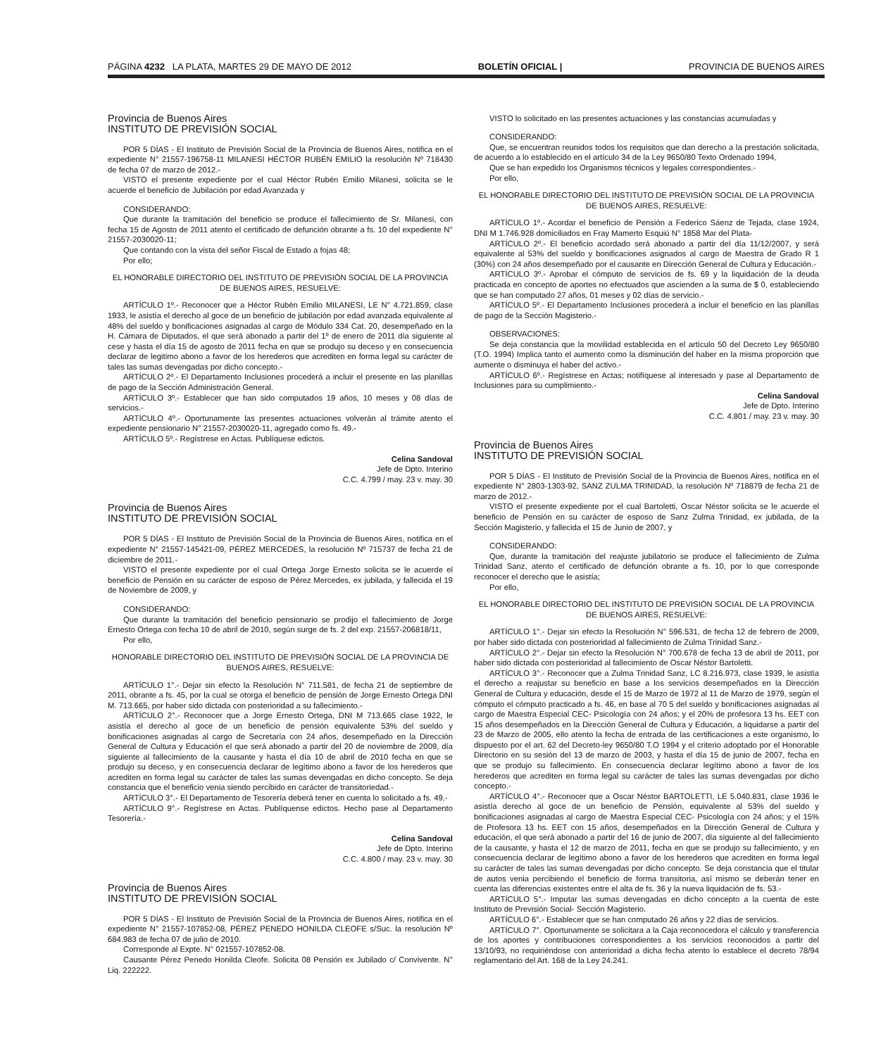PÁGINA 4232 LA PLATA, MARTES 29 DE MAYO DE 2012 BOLETÍN OFICIAL | PROVINCIA DE BUENOS AIRES
Provincia de Buenos Aires
INSTITUTO DE PREVISIÓN SOCIAL
POR 5 DÍAS - El Instituto de Previsión Social de la Provincia de Buenos Aires, notifica en el expediente N° 21557-196758-11 MILANESI HÉCTOR RUBÉN EMILIO la resolución Nº 718430 de fecha 07 de marzo de 2012.-
VISTO el presente expediente por el cual Héctor Rubén Emilio Milanesi, solicita se le acuerde el beneficio de Jubilación por edad Avanzada y
CONSIDERANDO:
Que durante la tramitación del beneficio se produce el fallecimiento de Sr. Milanesi, con fecha 15 de Agosto de 2011 atento el certificado de defunción obrante a fs. 10 del expediente N° 21557-2030020-11;
Que contando con la vista del señor Fiscal de Estado a fojas 48;
Por ello;
EL HONORABLE DIRECTORIO DEL INSTITUTO DE PREVISIÓN SOCIAL DE LA PROVINCIA DE BUENOS AIRES, RESUELVE:
ARTÍCULO 1º.- Reconocer que a Héctor Rubén Emilio MILANESI, LE N° 4.721.859, clase 1933, le asistía el derecho al goce de un beneficio de jubilación por edad avanzada equivalente al 48% del sueldo y bonificaciones asignadas al cargo de Módulo 334 Cat. 20, desempeñado en la H. Cámara de Diputados, el que será abonado a partir del 1º de enero de 2011 día siguiente al cese y hasta el día 15 de agosto de 2011 fecha en que se produjo su deceso y en consecuencia declarar de legitimo abono a favor de los herederos que acrediten en forma legal su carácter de tales las sumas devengadas por dicho concepto.-
ARTÍCULO 2º.- El Departamento Inclusiones procederá a incluir el presente en las planillas de pago de la Sección Administración General.
ARTÍCULO 3º.- Establecer que han sido computados 19 años, 10 meses y 08 días de servicios.-
ARTÍCULO 4º.- Oportunamente las presentes actuaciones volverán al trámite atento el expediente pensionario N° 21557-2030020-11, agregado como fs. 49.-
ARTÍCULO 5º.- Regístrese en Actas. Publíquese edictos.
Celina Sandoval
Jefe de Dpto. Interino
C.C. 4.799 / may. 23 v. may. 30
Provincia de Buenos Aires
INSTITUTO DE PREVISIÓN SOCIAL
POR 5 DÍAS - El Instituto de Previsión Social de la Provincia de Buenos Aires, notifica en el expediente N° 21557-145421-09, PÉREZ MERCEDES, la resolución Nº 715737 de fecha 21 de diciembre de 2011.-
VISTO el presente expediente por el cual Ortega Jorge Ernesto solicita se le acuerde el beneficio de Pensión en su carácter de esposo de Pérez Mercedes, ex jubilada, y fallecida el 19 de Noviembre de 2009, y
CONSIDERANDO:
Que durante la tramitación del beneficio pensionario se prodijo el fallecimiento de Jorge Ernesto Ortega con fecha 10 de abril de 2010, según surge de fs. 2 del exp. 21557-206818/11,
Por ello,
HONORABLE DIRECTORIO DEL INSTITUTO DE PREVISIÓN SOCIAL DE LA PROVINCIA DE BUENOS AIRES, RESUELVE:
ARTÍCULO 1°.- Dejar sin efecto la Resolución N° 711.581, de fecha 21 de septiembre de 2011, obrante a fs. 45, por la cual se otorga el beneficio de pensión de Jorge Ernesto Ortega DNI M. 713.665, por haber sido dictada con posterioridad a su fallecimiento.-
ARTÍCULO 2°.- Reconocer que a Jorge Ernesto Ortega, DNI M 713.665 clase 1922, le asistía el derecho al goce de un beneficio de pensión equivalente 53% del sueldo y bonificaciones asignadas al cargo de Secretaría con 24 años, desempeñado en la Dirección General de Cultura y Educación el que será abonado a partir del 20 de noviembre de 2009, día siguiente al fallecimiento de la causante y hasta el día 10 de abril de 2010 fecha en que se produjo su deceso, y en consecuencia declarar de legítimo abono a favor de los herederos que acrediten en forma legal su carácter de tales las sumas devengadas en dicho concepto. Se deja constancia que el beneficio venia siendo percibido en carácter de transitoriedad.-
ARTÍCULO 3°.- El Departamento de Tesorería deberá tener en cuenta lo solicitado a fs. 49.-
ARTÍCULO 9°.- Regístrese en Actas. Publíquense edictos. Hecho pase al Departamento Tesorería.-
Celina Sandoval
Jefe de Dpto. Interino
C.C. 4.800 / may. 23 v. may. 30
Provincia de Buenos Aires
INSTITUTO DE PREVISIÓN SOCIAL
POR 5 DÍAS - El Instituto de Previsión Social de la Provincia de Buenos Aires, notifica en el expediente N° 21557-107852-08, PÉREZ PENEDO HONILDA CLEOFE s/Suc. la resolución Nº 684.983 de fecha 07 de julio de 2010.
Corresponde al Expte. N° 021557-107852-08.
Causante Pérez Penedo Honilda Cleofe. Solicita 08 Pensión ex Jubilado c/ Convivente. N° Liq. 222222.
VISTO lo solicitado en las presentes actuaciones y las constancias acumuladas y
CONSIDERANDO:
Que, se encuentran reunidos todos los requisitos que dan derecho a la prestación solicitada, de acuerdo a lo establecido en el artículo 34 de la Ley 9650/80 Texto Ordenado 1994,
Que se han expedido los Organismos técnicos y legales correspondientes.-
Por ello,
EL HONORABLE DIRECTORIO DEL INSTITUTO DE PREVISIÓN SOCIAL DE LA PROVINCIA DE BUENOS AIRES, RESUELVE:
ARTÍCULO 1º.- Acordar el beneficio de Pensión a Federico Sáenz de Tejada, clase 1924, DNI M 1.746.928 domiciliados en Fray Mamerto Esquiú N° 1858 Mar del Plata-
ARTÍCULO 2º.- El beneficio acordado será abonado a partir del día 11/12/2007, y será equivalente al 53% del sueldo y bonificaciones asignados al cargo de Maestra de Grado R 1 (30%) con 24 años desempeñado por el causante en Dirección General de Cultura y Educación.-
ARTÍCULO 3º.- Aprobar el cómputo de servicios de fs. 69 y la liquidación de la deuda practicada en concepto de aportes no efectuados que ascienden a la suma de $ 0, estableciendo que se han computado 27 años, 01 meses y 02 días de servicio.-
ARTÍCULO 5º.- El Departamento Inclusiones procederá a incluir el beneficio en las planillas de pago de la Sección Magisterio.-
OBSERVACIONES:
Se deja constancia que la movilidad establecida en el artículo 50 del Decreto Ley 9650/80 (T.O. 1994) Implica tanto el aumento como la disminución del haber en la misma proporción que aumente o disminuya el haber del activo.-
ARTÍCULO 6º.- Regístrese en Actas; notifíquese al interesado y pase al Departamento de Inclusiones para su cumplimiento.-
Celina Sandoval
Jefe de Dpto. Interino
C.C. 4.801 / may. 23 v. may. 30
Provincia de Buenos Aires
INSTITUTO DE PREVISIÓN SOCIAL
POR 5 DÍAS - El Instituto de Previsión Social de la Provincia de Buenos Aires, notifica en el expediente N° 2803-1303-92, SANZ ZULMA TRINIDAD, la resolución Nº 718879 de fecha 21 de marzo de 2012.-
VISTO el presente expediente por el cual Bartoletti, Oscar Néstor solicita se le acuerde el beneficio de Pensión en su carácter de esposo de Sanz Zulma Trinidad, ex jubilada, de la Sección Magisterio, y fallecida el 15 de Junio de 2007, y
CONSIDERANDO:
Que, durante la tramitación del reajuste jubilatorio se produce el fallecimiento de Zulma Trinidad Sanz, atento el certificado de defunción obrante a fs. 10, por lo que corresponde reconocer el derecho que le asistía;
Por ello,
EL HONORABLE DIRECTORIO DEL INSTITUTO DE PREVISIÓN SOCIAL DE LA PROVINCIA DE BUENOS AIRES, RESUELVE:
ARTÍCULO 1°.- Dejar sin efecto la Resolución N° 596.531, de fecha 12 de febrero de 2009, por haber sido dictada con posterioridad al fallecimiento de Zulma Trinidad Sanz.-
ARTÍCULO 2°.- Dejar sin efecto la Resolución N° 700.678 de fecha 13 de abril de 2011, por haber sido dictada con posterioridad al fallecimiento de Oscar Néstor Bartoletti.
ARTÍCULO 3°.- Reconocer que a Zulma Trinidad Sanz, LC 8.216.973, clase 1939, le asistía el derecho a reajustar su beneficio en base a los servicios desempeñados en la Dirección General de Cultura y educación, desde el 15 de Marzo de 1972 al 11 de Marzo de 1979, según el cómputo el cómputo practicado a fs. 46, en base al 70 5 del sueldo y bonificaciones asignadas al cargo de Maestra Especial CEC- Psicología con 24 años; y el 20% de profesora 13 hs. EET con 15 años desempeñados en la Dirección General de Cultura y Educación, a liquidarse a partir del 23 de Marzo de 2005, ello atento la fecha de entrada de las certificaciones a este organismo, lo dispuesto por el art. 62 del Decreto-ley 9650/80 T.O 1994 y el criterio adoptado por el Honorable Directorio en su sesión del 13 de marzo de 2003, y hasta el día 15 de junio de 2007, fecha en que se produjo su fallecimiento. En consecuencia declarar legítimo abono a favor de los herederos que acrediten en forma legal su carácter de tales las sumas devengadas por dicho concepto.-
ARTÍCULO 4°.- Reconocer que a Oscar Néstor BARTOLETTI, LE 5.040.831, clase 1936 le asistía derecho al goce de un beneficio de Pensión, equivalente al 53% del sueldo y bonificaciones asignadas al cargo de Maestra Especial CEC- Psicología con 24 años; y el 15% de Profesora 13 hs. EET con 15 años, desempeñados en la Dirección General de Cultura y educación, el que será abonado a partir del 16 de junio de 2007, día siguiente al del fallecimiento de la causante, y hasta el 12 de marzo de 2011, fecha en que se produjo su fallecimiento, y en consecuencia declarar de legítimo abono a favor de los herederos que acrediten en forma legal su carácter de tales las sumas devengadas por dicho concepto. Se deja constancia que el titular de autos venia percibiendo el beneficio de forma transitoria, así mismo se deberán tener en cuenta las diferencias existentes entre el alta de fs. 36 y la nueva liquidación de fs. 53.-
ARTÍCULO 5°.- Imputar las sumas devengadas en dicho concepto a la cuenta de este Instituto de Previsión Social- Sección Magisterio.
ARTÍCULO 6°.- Establecer que se han computado 26 años y 22 días de servicios.
ARTÍCULO 7°. Oportunamente se solicitara a la Caja reconocedora el cálculo y transferencia de los aportes y contribuciones correspondientes a los servicios reconocidos a partir del 13/10/93, no requiriéndose con anterioridad a dicha fecha atento lo establece el decreto 78/94 reglamentario del Art. 168 de la Ley 24.241.